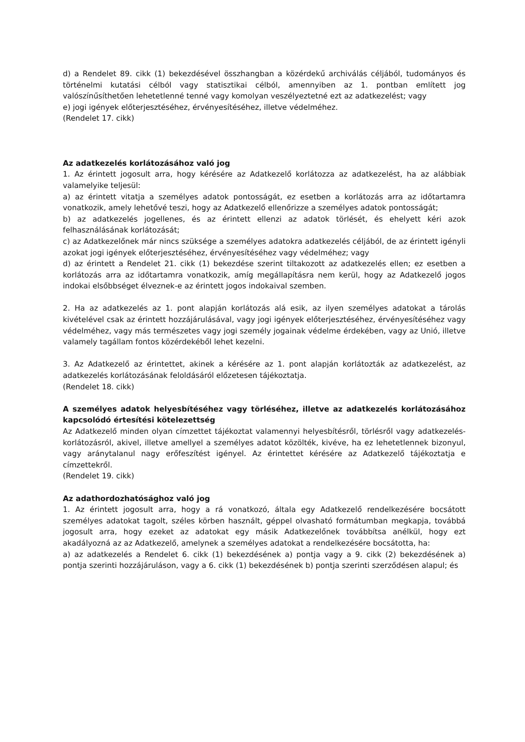d) a Rendelet 89. cikk (1) bekezdésével összhangban a közérdekű archiválás céljából, tudományos és történelmi kutatási célból vagy statisztikai célból, amennyiben az 1. pontban említett jog valószínűsíthetően lehetetlenné tenné vagy komolyan veszélyeztetné ezt az adatkezelést; vagy
e) jogi igények előterjesztéséhez, érvényesítéséhez, illetve védelméhez.
(Rendelet 17. cikk)
Az adatkezelés korlátozásához való jog
1. Az érintett jogosult arra, hogy kérésére az Adatkezelő korlátozza az adatkezelést, ha az alábbiak valamelyike teljesül:
a) az érintett vitatja a személyes adatok pontosságát, ez esetben a korlátozás arra az időtartamra vonatkozik, amely lehetővé teszi, hogy az Adatkezelő ellenőrizze a személyes adatok pontosságát;
b) az adatkezelés jogellenes, és az érintett ellenzi az adatok törlését, és ehelyett kéri azok felhasználásának korlátozását;
c) az Adatkezelőnek már nincs szüksége a személyes adatokra adatkezelés céljából, de az érintett igényli azokat jogi igények előterjesztéséhez, érvényesítéséhez vagy védelméhez; vagy
d) az érintett a Rendelet 21. cikk (1) bekezdése szerint tiltakozott az adatkezelés ellen; ez esetben a korlátozás arra az időtartamra vonatkozik, amíg megállapításra nem kerül, hogy az Adatkezelő jogos indokai elsőbbséget élveznek-e az érintett jogos indokaival szemben.
2. Ha az adatkezelés az 1. pont alapján korlátozás alá esik, az ilyen személyes adatokat a tárolás kivételével csak az érintett hozzájárulásával, vagy jogi igények előterjesztéséhez, érvényesítéséhez vagy védelméhez, vagy más természetes vagy jogi személy jogainak védelme érdekében, vagy az Unió, illetve valamely tagállam fontos közérdekéből lehet kezelni.
3. Az Adatkezelő az érintettet, akinek a kérésére az 1. pont alapján korlátozták az adatkezelést, az adatkezelés korlátozásának feloldásáról előzetesen tájékoztatja.
(Rendelet 18. cikk)
A személyes adatok helyesbítéséhez vagy törléséhez, illetve az adatkezelés korlátozásához kapcsolódó értesítési kötelezettség
Az Adatkezelő minden olyan címzettet tájékoztat valamennyi helyesbítésről, törlésről vagy adatkezelés-korlátozásról, akivel, illetve amellyel a személyes adatot közölték, kivéve, ha ez lehetetlennek bizonyul, vagy aránytalanul nagy erőfeszítést igényel. Az érintettet kérésére az Adatkezelő tájékoztatja e címzettekről.
(Rendelet 19. cikk)
Az adathordozhatósághoz való jog
1. Az érintett jogosult arra, hogy a rá vonatkozó, általa egy Adatkezelő rendelkezésére bocsátott személyes adatokat tagolt, széles körben használt, géppel olvasható formátumban megkapja, továbbá jogosult arra, hogy ezeket az adatokat egy másik Adatkezelőnek továbbítsa anélkül, hogy ezt akadályozná az az Adatkezelő, amelynek a személyes adatokat a rendelkezésére bocsátotta, ha:
a) az adatkezelés a Rendelet 6. cikk (1) bekezdésének a) pontja vagy a 9. cikk (2) bekezdésének a) pontja szerinti hozzájáruláson, vagy a 6. cikk (1) bekezdésének b) pontja szerinti szerződésen alapul; és